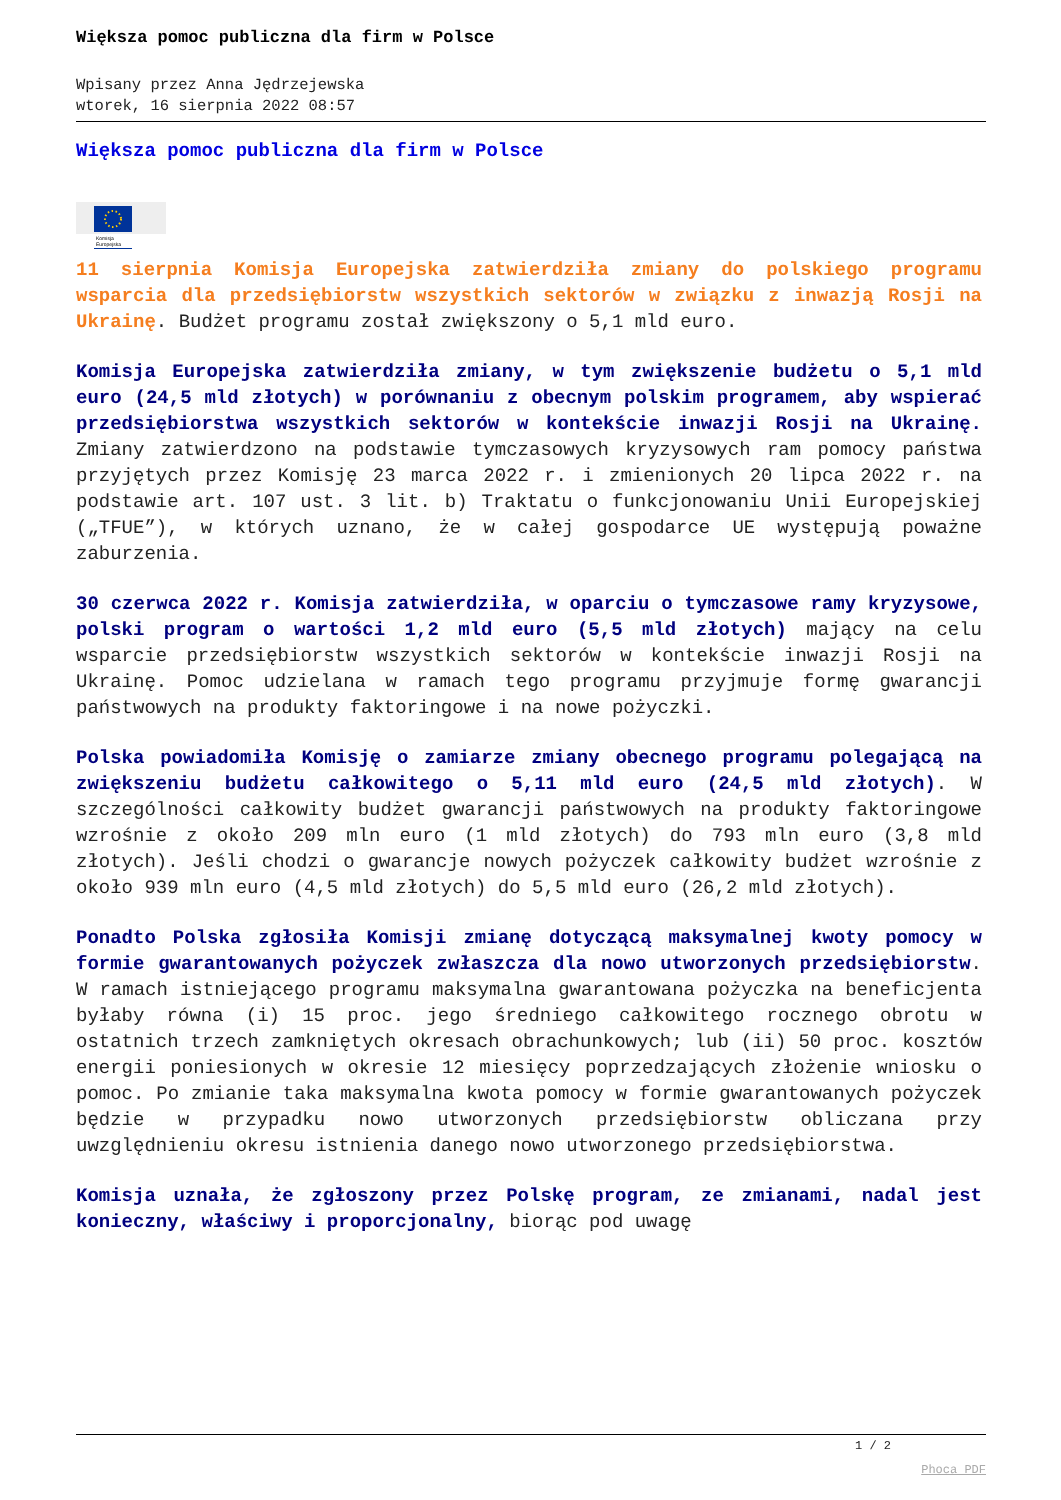Większa pomoc publiczna dla firm w Polsce
Wpisany przez Anna Jędrzejewska
wtorek, 16 sierpnia 2022 08:57
Większa pomoc publiczna dla firm w Polsce
Komisja
Europejska
11 sierpnia Komisja Europejska zatwierdziła zmiany do polskiego programu wsparcia dla przedsiębiorstw wszystkich sektorów w związku z inwazją Rosji na Ukrainę. Budżet programu został zwiększony o 5,1 mld euro.
Komisja Europejska zatwierdziła zmiany, w tym zwiększenie budżetu o 5,1 mld euro (24,5 mld złotych) w porównaniu z obecnym polskim programem, aby wspierać przedsiębiorstwa wszystkich sektorów w kontekście inwazji Rosji na Ukrainę. Zmiany zatwierdzono na podstawie tymczasowych kryzysowych ram pomocy państwa przyjętych przez Komisję 23 marca 2022 r. i zmienionych 20 lipca 2022 r. na podstawie art. 107 ust. 3 lit. b) Traktatu o funkcjonowaniu Unii Europejskiej („TFUE”), w których uznano, że w całej gospodarce UE występują poważne zaburzenia.
30 czerwca 2022 r. Komisja zatwierdziła, w oparciu o tymczasowe ramy kryzysowe, polski program o wartości 1,2 mld euro (5,5 mld złotych) mający na celu wsparcie przedsiębiorstw wszystkich sektorów w kontekście inwazji Rosji na Ukrainę. Pomoc udzielana w ramach tego programu przyjmuje formę gwarancji państwowych na produkty faktoringowe i na nowe pożyczki.
Polska powiadomiła Komisję o zamiarze zmiany obecnego programu polegającą na zwiększeniu budżetu całkowitego o 5,11 mld euro (24,5 mld złotych). W szczególności całkowity budżet gwarancji państwowych na produkty faktoringowe wzrośnie z około 209 mln euro (1 mld złotych) do 793 mln euro (3,8 mld złotych). Jeśli chodzi o gwarancje nowych pożyczek całkowity budżet wzrośnie z około 939 mln euro (4,5 mld złotych) do 5,5 mld euro (26,2 mld złotych).
Ponadto Polska zgłosiła Komisji zmianę dotyczącą maksymalnej kwoty pomocy w formie gwarantowanych pożyczek zwłaszcza dla nowo utworzonych przedsiębiorstw. W ramach istniejącego programu maksymalna gwarantowana pożyczka na beneficjenta byłaby równa (i) 15 proc. jego średniego całkowitego rocznego obrotu w ostatnich trzech zamkniętych okresach obrachunkowych; lub (ii) 50 proc. kosztów energii poniesionych w okresie 12 miesięcy poprzedzających złożenie wniosku o pomoc. Po zmianie taka maksymalna kwota pomocy w formie gwarantowanych pożyczek będzie w przypadku nowo utworzonych przedsiębiorstw obliczana przy uwzględnieniu okresu istnienia danego nowo utworzonego przedsiębiorstwa.
Komisja uznała, że zgłoszony przez Polskę program, ze zmianami, nadal jest konieczny, właściwy i proporcjonalny, biorąc pod uwagę
1 / 2
Phoca PDF